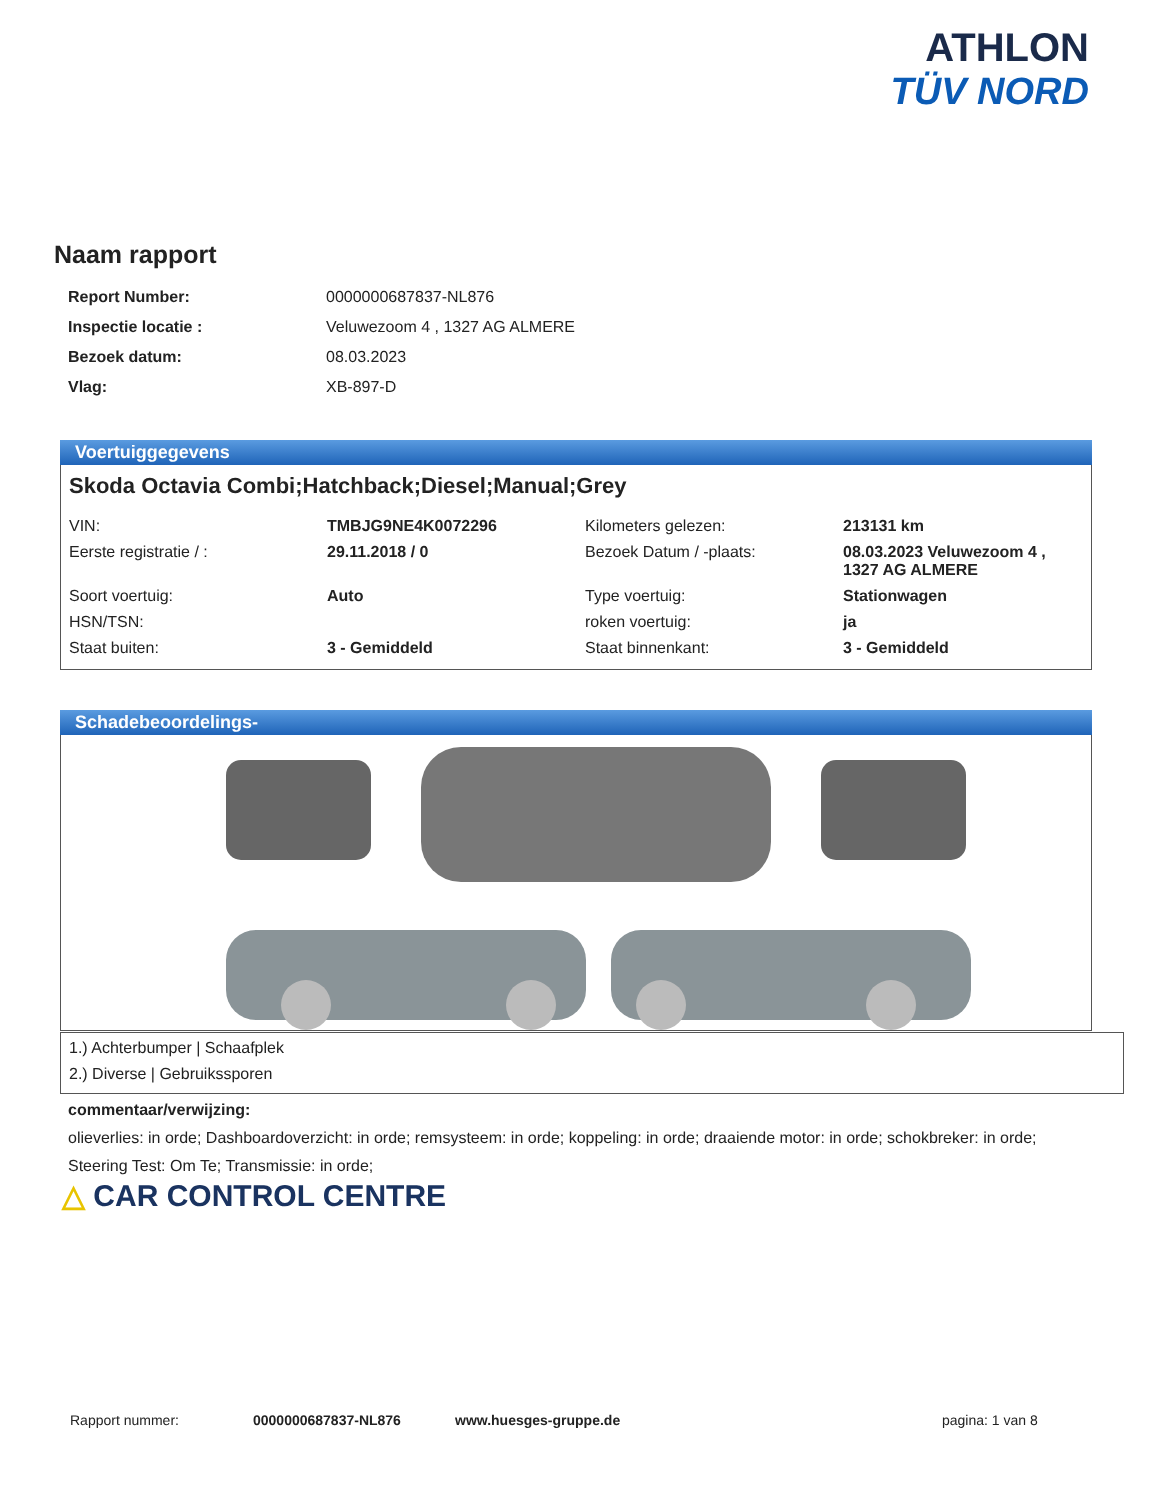ATHLON
TÜV NORD
Naam rapport
| Report Number: | 0000000687837-NL876 |
| Inspectie locatie : | Veluwezoom 4 , 1327 AG ALMERE |
| Bezoek datum: | 08.03.2023 |
| Vlag: | XB-897-D |
Voertuiggegevens
Skoda Octavia Combi;Hatchback;Diesel;Manual;Grey
| VIN: | TMBJG9NE4K0072296 | Kilometers gelezen: | 213131 km |
| Eerste registratie / : | 29.11.2018 / 0 | Bezoek Datum / -plaats: | 08.03.2023 Veluwezoom 4 , 1327 AG ALMERE |
| Soort voertuig: | Auto | Type voertuig: | Stationwagen |
| HSN/TSN: | | roken voertuig: | ja |
| Staat buiten: | 3 - Gemiddeld | Staat binnenkant: | 3 - Gemiddeld |
Schadebeoordelings-
1.) Achterbumper | Schaafplek
2.) Diverse | Gebruikssporen
commentaar/verwijzing:
olieverlies: in orde; Dashboardoverzicht: in orde; remsysteem: in orde; koppeling: in orde; draaiende motor: in orde; schokbreker: in orde; Steering Test: Om Te; Transmissie: in orde;
△ CAR CONTROL CENTRE
Rapport nummer: 0000000687837-NL876 www.huesges-gruppe.de pagina: 1 van 8